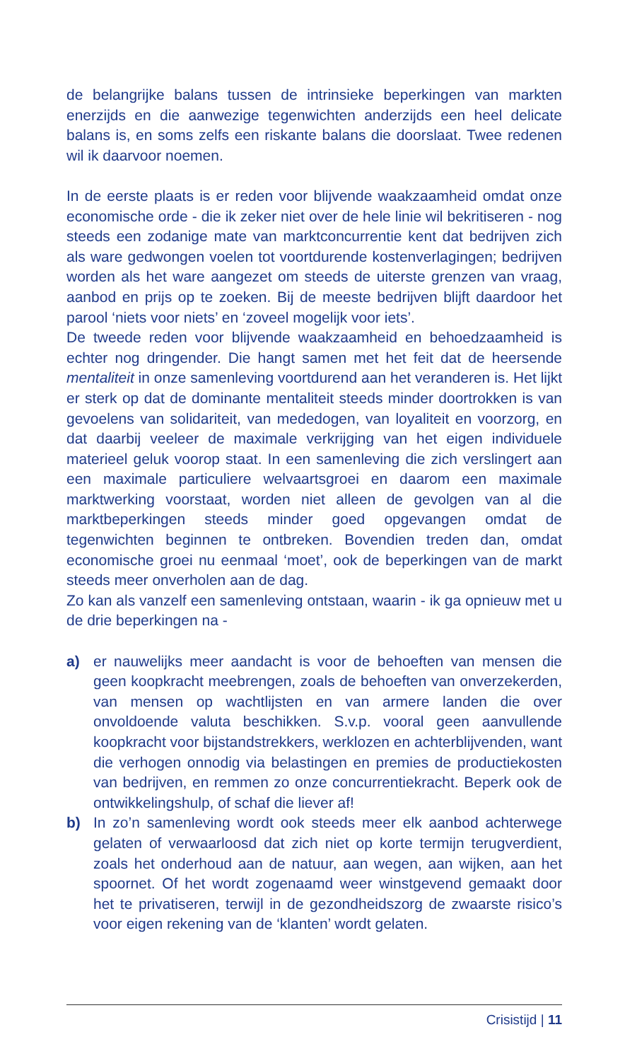de belangrijke balans tussen de intrinsieke beperkingen van markten enerzijds en die aanwezige tegenwichten anderzijds een heel delicate balans is, en soms zelfs een riskante balans die doorslaat. Twee redenen wil ik daarvoor noemen.
In de eerste plaats is er reden voor blijvende waakzaamheid omdat onze economische orde - die ik zeker niet over de hele linie wil bekritiseren - nog steeds een zodanige mate van marktconcurrentie kent dat bedrijven zich als ware gedwongen voelen tot voortdurende kostenverlagingen; bedrijven worden als het ware aangezet om steeds de uiterste grenzen van vraag, aanbod en prijs op te zoeken. Bij de meeste bedrijven blijft daardoor het parool ‘niets voor niets’ en ‘zoveel mogelijk voor iets’.
De tweede reden voor blijvende waakzaamheid en behoedzaamheid is echter nog dringender. Die hangt samen met het feit dat de heersende mentaliteit in onze samenleving voortdurend aan het veranderen is. Het lijkt er sterk op dat de dominante mentaliteit steeds minder doortrokken is van gevoelens van solidariteit, van mededogen, van loyaliteit en voorzorg, en dat daarbij veeleer de maximale verkrijging van het eigen individuele materieel geluk voorop staat. In een samenleving die zich verslingert aan een maximale particuliere welvaartsgroei en daarom een maximale marktwerking voorstaat, worden niet alleen de gevolgen van al die marktbeperkingen steeds minder goed opgevangen omdat de tegenwichten beginnen te ontbreken. Bovendien treden dan, omdat economische groei nu eenmaal ‘moet’, ook de beperkingen van de markt steeds meer onverholen aan de dag.
Zo kan als vanzelf een samenleving ontstaan, waarin - ik ga opnieuw met u de drie beperkingen na -
a) er nauwelijks meer aandacht is voor de behoeften van mensen die geen koopkracht meebrengen, zoals de behoeften van onverzekerden, van mensen op wachtlijsten en van armere landen die over onvoldoende valuta beschikken. S.v.p. vooral geen aanvullende koopkracht voor bijstandstrekkers, werklozen en achterblijvenden, want die verhogen onnodig via belastingen en premies de productiekosten van bedrijven, en remmen zo onze concurrentiekracht. Beperk ook de ontwikkelingshulp, of schaf die liever af!
b) In zo’n samenleving wordt ook steeds meer elk aanbod achterwege gelaten of verwaarloosd dat zich niet op korte termijn terugverdient, zoals het onderhoud aan de natuur, aan wegen, aan wijken, aan het spoornet. Of het wordt zogenaamd weer winstgevend gemaakt door het te privatiseren, terwijl in de gezondheidszorg de zwaarste risico’s voor eigen rekening van de ‘klanten’ wordt gelaten.
Crisistijd | 11